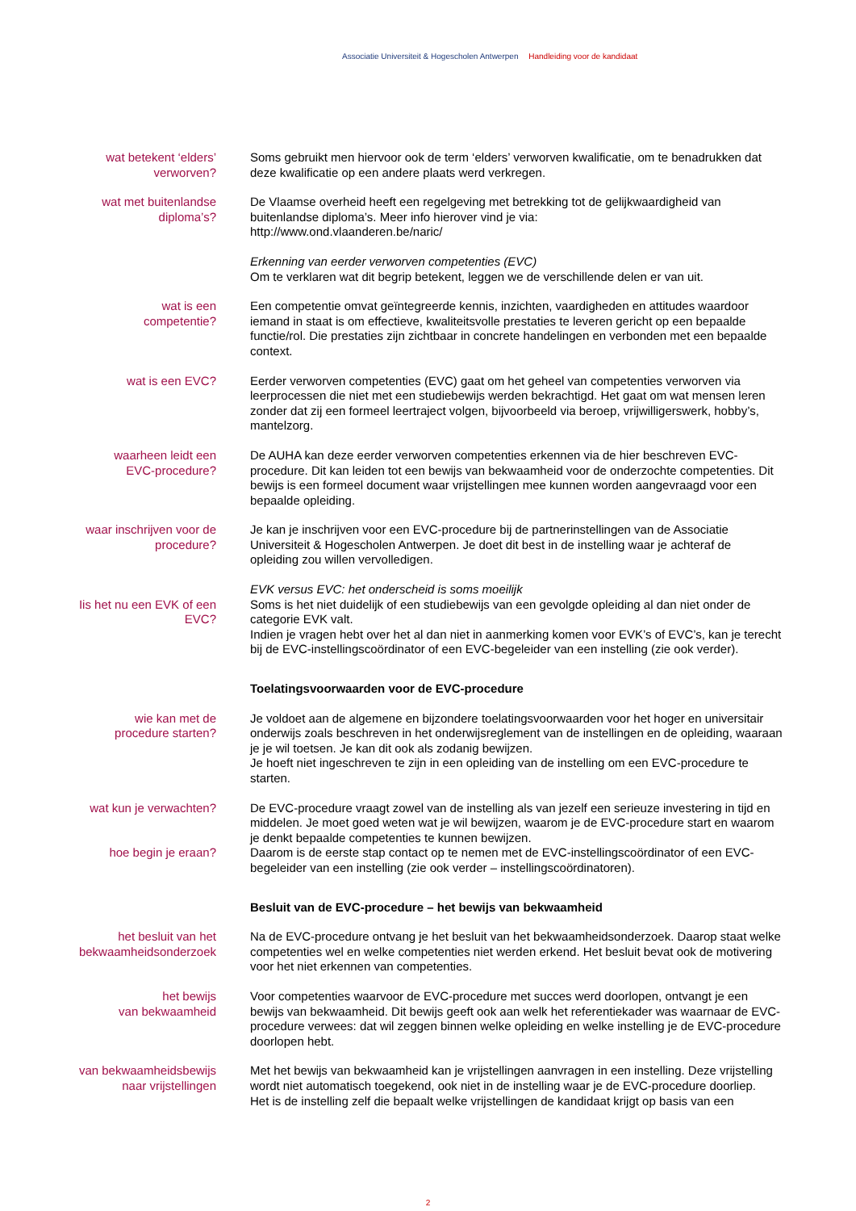Associatie Universiteit & Hogescholen Antwerpen Handleiding voor de kandidaat
wat betekent ‘elders’
verworven?
Soms gebruikt men hiervoor ook de term ‘elders’ verworven kwalificatie, om te benadrukken dat deze kwalificatie op een andere plaats werd verkregen.
wat met buitenlandse
diploma’s?
De Vlaamse overheid heeft een regelgeving met betrekking tot de gelijkwaardigheid van buitenlandse diploma’s. Meer info hierover vind je via:
http://www.ond.vlaanderen.be/naric/
Erkenning van eerder verworven competenties (EVC)
Om te verklaren wat dit begrip betekent, leggen we de verschillende delen er van uit.
wat is een
competentie?
Een competentie omvat geïntegreerde kennis, inzichten, vaardigheden en attitudes waar­door iemand in staat is om effectieve, kwaliteitsvolle prestaties te leveren gericht op een bepaalde functie/rol. Die prestaties zijn zichtbaar in concrete handelingen en verbonden met een bepaalde context.
wat is een EVC? Eerder verworven competenties (EVC) gaat om het geheel van competenties verworven via leerprocessen die niet met een studiebewijs werden bekrachtigd. Het gaat om wat mensen leren zonder dat zij een formeel leertraject volgen, bijvoorbeeld via beroep, vrijwilligerswerk, hobby’s, mantelzorg.
waarheen leidt een
EVC-procedure?
De AUHA kan deze eerder verworven competenties erkennen via de hier beschreven EVC-procedure. Dit kan leiden tot een bewijs van bekwaamheid voor de onderzochte competen­ties. Dit bewijs is een formeel document waar vrijstellingen mee kunnen worden aange­vraagd voor een bepaalde opleiding.
waar inschrijven voor de
procedure?
Je kan je inschrijven voor een EVC-procedure bij de partnerinstellingen van de Associatie Universiteit & Hogescholen Antwerpen. Je doet dit best in de instelling waar je achteraf de opleiding zou willen vervolledigen.
Iis het nu een EVK of een
EVC?
EVK versus EVC: het onderscheid is soms moeilijk
Soms is het niet duidelijk of een studiebewijs van een gevolgde opleiding al dan niet onder de categorie EVK valt.
Indien je vragen hebt over het al dan niet in aanmerking komen voor EVK’s of EVC’s, kan je terecht bij de EVC-instellingscoördinator of een EVC-begeleider van een instelling (zie ook verder).
Toelatingsvoorwaarden voor de EVC-procedure
wie kan met de
procedure starten?
Je voldoet aan de algemene en bijzondere toelatingsvoorwaarden voor het hoger en univer­sitair onderwijs zoals beschreven in het onderwijsreglement van de instellingen en de oplei­ding, waaraan je je wil toetsen. Je kan dit ook als zodanig bewijzen.
Je hoeft niet ingeschreven te zijn in een opleiding van de instelling om een EVC-procedure te starten.
wat kun je verwachten?
hoe begin je eraan?
De EVC-procedure vraagt zowel van de instelling als van jezelf een serieuze investering in tijd en middelen. Je moet goed weten wat je wil bewijzen, waarom je de EVC-procedure start en waarom je denkt bepaalde competenties te kunnen bewijzen.
Daarom is de eerste stap contact op te nemen met de EVC-instellingscoördinator of een EVC-begeleider van een instelling (zie ook verder – instellingscoördinatoren).
Besluit van de EVC-procedure – het bewijs van bekwaamheid
het besluit van het
bekwaamheidsonderzoek
Na de EVC-procedure ontvang je het besluit van het bekwaamheidsonderzoek. Daarop staat welke competenties wel en welke competenties niet werden erkend. Het besluit bevat ook de motivering voor het niet erkennen van competenties.
het bewijs
van bekwaamheid
Voor competenties waarvoor de EVC-procedure met succes werd doorlopen, ontvangt je een bewijs van bekwaamheid. Dit bewijs geeft ook aan welk het referentiekader was waar­naar de EVC-procedure verwees: dat wil zeggen binnen welke opleiding en welke instelling je de EVC-procedure doorlopen hebt.
van bekwaamheidsbewijs
naar vrijstellingen
Met het bewijs van bekwaamheid kan je vrijstellingen aanvragen in een instelling. Deze vrij­stelling wordt niet automatisch toegekend, ook niet in de instelling waar je de EVC-procedure doorliep.
Het is de instelling zelf die bepaalt welke vrijstellingen de kandidaat krijgt op basis van een
2